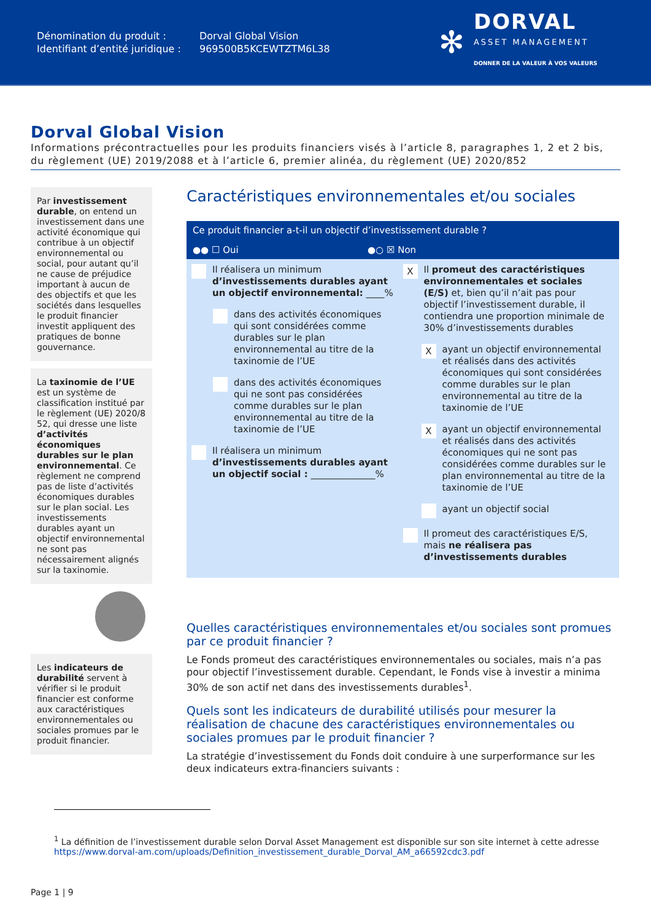Dénomination du produit :
Identifiant d’entité juridique :
Dorval Global Vision
969500B5KCEWTZTM6L38
✻
DORVAL
ASSET MANAGEMENT
DONNER DE LA VALEUR À VOS VALEURS
Dorval Global Vision
Informations précontractuelles pour les produits financiers visés à l’article 8, paragraphes 1, 2 et 2 bis, du règlement (UE) 2019/2088 et à l’article 6, premier alinéa, du règlement (UE) 2020/852
Par investissement durable, on entend un investissement dans une activité économique qui contribue à un objectif environnemental ou social, pour autant qu’il ne cause de préjudice important à aucun de des objectifs et que les sociétés dans lesquelles le produit financier investit appliquent des pratiques de bonne gouvernance.
La taxinomie de l’UE est un système de classification institué par le règlement (UE) 2020/8 52, qui dresse une liste d’activités économiques durables sur le plan environnemental. Ce règlement ne comprend pas de liste d’activités économiques durables sur le plan social. Les investissements durables ayant un objectif environnemental ne sont pas nécessairement alignés sur la taxinomie.
Les indicateurs de durabilité servent à vérifier si le produit financier est conforme aux caractéristiques environnementales ou sociales promues par le produit financier.
Caractéristiques environnementales et/ou sociales
Ce produit financier a-t-il un objectif d’investissement durable ?
●● ☐ Oui ●○ ☒ Non
Il réalisera un minimum d’investissements durables ayant un objectif environnemental: ____%
dans des activités économiques qui sont considérées comme durables sur le plan environnemental au titre de la taxinomie de l’UE
dans des activités économiques qui ne sont pas considérées comme durables sur le plan environnemental au titre de la taxinomie de l’UE
Il réalisera un minimum d’investissements durables ayant un objectif social : ______________%
X Il promeut des caractéristiques environnementales et sociales (E/S) et, bien qu’il n’ait pas pour objectif l’investissement durable, il contiendra une proportion minimale de 30% d’investissements durables
Xayant un objectif environnemental et réalisés dans des activités économiques qui sont considérées comme durables sur le plan environnemental au titre de la taxinomie de l’UE
Xayant un objectif environnemental et réalisés dans des activités économiques qui ne sont pas considérées comme durables sur le plan environnemental au titre de la taxinomie de l’UE
ayant un objectif social
Il promeut des caractéristiques E/S, mais ne réalisera pas d’investissements durables
Quelles caractéristiques environnementales et/ou sociales sont promues par ce produit financier ?
Le Fonds promeut des caractéristiques environnementales ou sociales, mais n’a pas pour objectif l’investissement durable. Cependant, le Fonds vise à investir a minima 30% de son actif net dans des investissements durables<sup>1</sup>.
Quels sont les indicateurs de durabilité utilisés pour mesurer la réalisation de chacune des caractéristiques environnementales ou sociales promues par le produit financier ?
La stratégie d’investissement du Fonds doit conduire à une surperformance sur les deux indicateurs extra-financiers suivants :
<sup>1</sup> La définition de l’investissement durable selon Dorval Asset Management est disponible sur son site internet à cette adresse https://www.dorval-am.com/uploads/Definition_investissement_durable_Dorval_AM_a66592cdc3.pdf
Page 1 | 9